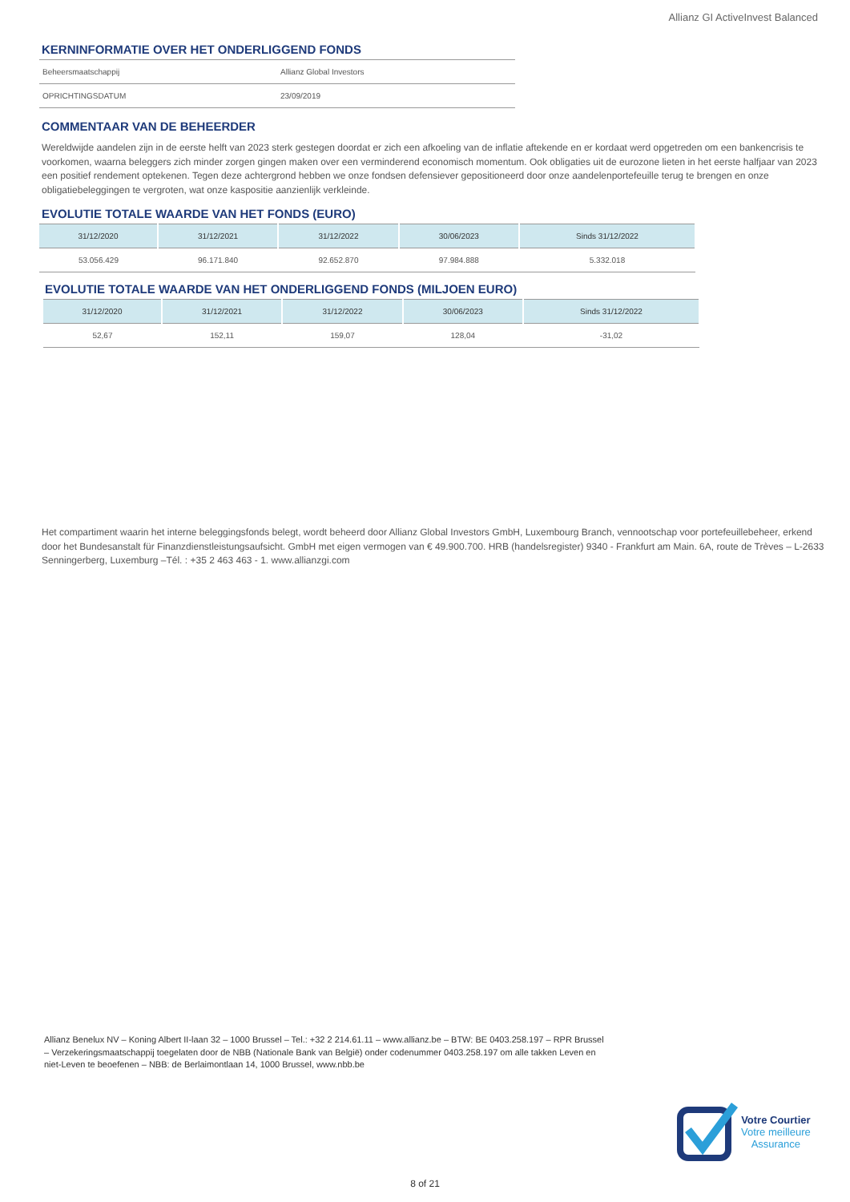Allianz GI ActiveInvest Balanced
KERNINFORMATIE OVER HET ONDERLIGGEND FONDS
| Beheersmaatschappij | Allianz Global Investors |
| OPRICHTINGSDATUM | 23/09/2019 |
COMMENTAAR VAN DE BEHEERDER
Wereldwijde aandelen zijn in de eerste helft van 2023 sterk gestegen doordat er zich een afkoeling van de inflatie aftekende en er kordaat werd opgetreden om een bankencrisis te voorkomen, waarna beleggers zich minder zorgen gingen maken over een verminderend economisch momentum. Ook obligaties uit de eurozone lieten in het eerste halfjaar van 2023 een positief rendement optekenen. Tegen deze achtergrond hebben we onze fondsen defensiever gepositioneerd door onze aandelenportefeuille terug te brengen en onze obligatiebeleggingen te vergroten, wat onze kaspositie aanzienlijk verkleinde.
EVOLUTIE TOTALE WAARDE VAN HET FONDS (EURO)
| 31/12/2020 | 31/12/2021 | 31/12/2022 | 30/06/2023 | Sinds 31/12/2022 |
| --- | --- | --- | --- | --- |
| 53.056.429 | 96.171.840 | 92.652.870 | 97.984.888 | 5.332.018 |
EVOLUTIE TOTALE WAARDE VAN HET ONDERLIGGEND FONDS (MILJOEN EURO)
| 31/12/2020 | 31/12/2021 | 31/12/2022 | 30/06/2023 | Sinds 31/12/2022 |
| --- | --- | --- | --- | --- |
| 52,67 | 152,11 | 159,07 | 128,04 | -31,02 |
Het compartiment waarin het interne beleggingsfonds belegt, wordt beheerd door Allianz Global Investors GmbH, Luxembourg Branch, vennootschap voor portefeuillebeheer, erkend door het Bundesanstalt für Finanzdienstleistungsaufsicht. GmbH met eigen vermogen van € 49.900.700. HRB (handelsregister) 9340 - Frankfurt am Main. 6A, route de Trèves – L-2633 Senningerberg, Luxemburg –Tél. : +35 2 463 463 - 1. www.allianzgi.com
Allianz Benelux NV – Koning Albert II-laan 32 – 1000 Brussel – Tel.: +32 2 214.61.11 – www.allianz.be – BTW: BE 0403.258.197 – RPR Brussel – Verzekeringsmaatschappij toegelaten door de NBB (Nationale Bank van België) onder codenummer 0403.258.197 om alle takken Leven en niet-Leven te beoefenen – NBB: de Berlaimontlaan 14, 1000 Brussel, www.nbb.be
Votre Courtier
Votre meilleure
Assurance
8 of 21